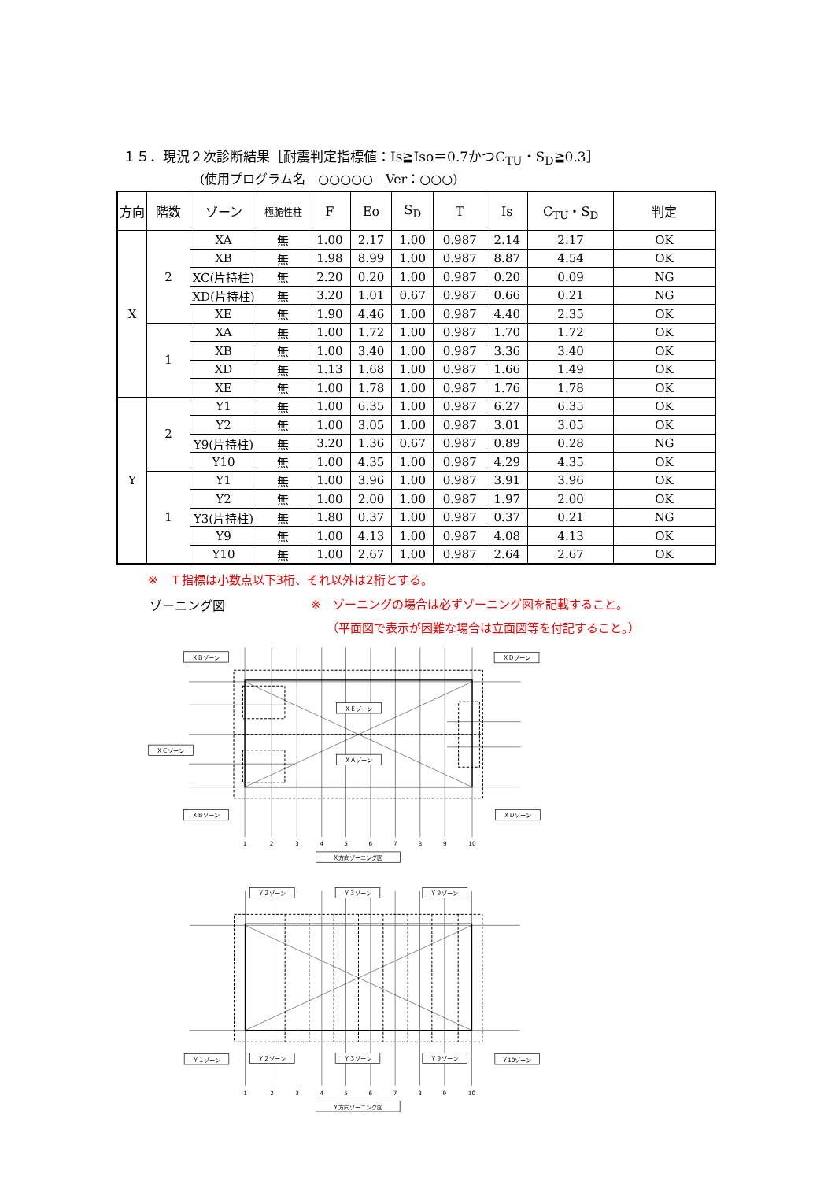１５．現況２次診断結果［耐震判定指標値：Is≧Iso＝0.7かつC<sub>TU</sub>・S<sub>D</sub>≧0.3］
(使用プログラム名　○○○○○　Ver：○○○)
| 方向 | 階数 | ゾーン | 極脆性柱 | F | Eo | S<sub>D</sub> | T | Is | C<sub>TU</sub>・S<sub>D</sub> | 判定 |
| --- | --- | --- | --- | --- | --- | --- | --- | --- | --- | --- |
| X | 2 | XA | 無 | 1.00 | 2.17 | 1.00 | 0.987 | 2.14 | 2.17 | OK |
| | | XB | 無 | 1.98 | 8.99 | 1.00 | 0.987 | 8.87 | 4.54 | OK |
| | | XC(片持柱) | 無 | 2.20 | 0.20 | 1.00 | 0.987 | 0.20 | 0.09 | NG |
| | | XD(片持柱) | 無 | 3.20 | 1.01 | 0.67 | 0.987 | 0.66 | 0.21 | NG |
| | | XE | 無 | 1.90 | 4.46 | 1.00 | 0.987 | 4.40 | 2.35 | OK |
| | 1 | XA | 無 | 1.00 | 1.72 | 1.00 | 0.987 | 1.70 | 1.72 | OK |
| | | XB | 無 | 1.00 | 3.40 | 1.00 | 0.987 | 3.36 | 3.40 | OK |
| | | XD | 無 | 1.13 | 1.68 | 1.00 | 0.987 | 1.66 | 1.49 | OK |
| | | XE | 無 | 1.00 | 1.78 | 1.00 | 0.987 | 1.76 | 1.78 | OK |
| Y | 2 | Y1 | 無 | 1.00 | 6.35 | 1.00 | 0.987 | 6.27 | 6.35 | OK |
| | | Y2 | 無 | 1.00 | 3.05 | 1.00 | 0.987 | 3.01 | 3.05 | OK |
| | | Y9(片持柱) | 無 | 3.20 | 1.36 | 0.67 | 0.987 | 0.89 | 0.28 | NG |
| | | Y10 | 無 | 1.00 | 4.35 | 1.00 | 0.987 | 4.29 | 4.35 | OK |
| | 1 | Y1 | 無 | 1.00 | 3.96 | 1.00 | 0.987 | 3.91 | 3.96 | OK |
| | | Y2 | 無 | 1.00 | 2.00 | 1.00 | 0.987 | 1.97 | 2.00 | OK |
| | | Y3(片持柱) | 無 | 1.80 | 0.37 | 1.00 | 0.987 | 0.37 | 0.21 | NG |
| | | Y9 | 無 | 1.00 | 4.13 | 1.00 | 0.987 | 4.08 | 4.13 | OK |
| | | Y10 | 無 | 1.00 | 2.67 | 1.00 | 0.987 | 2.64 | 2.67 | OK |
※　Ｔ指標は小数点以下3桁、それ以外は2桁とする。
ゾーニング図 ※　ゾーニングの場合は必ずゾーニング図を記載すること。
（平面図で表示が困難な場合は立面図等を付記すること。）
ＸＢゾーン
ＸＤゾーン
ＸＥゾーン
ＸＡゾーン
ＸＣゾーン
ＸＢゾーン
ＸＤゾーン
Ｘ方向ゾーニング図
1
2
3
4
5
6
7
8
9
10
Ｙ２ゾーン
Ｙ３ゾーン
Ｙ９ゾーン
Ｙ１ゾーン
Ｙ２ゾーン
Ｙ３ゾーン
Ｙ９ゾーン
Ｙ10ゾーン
Ｙ方向ゾーニング図
1
2
3
4
5
6
7
8
9
10